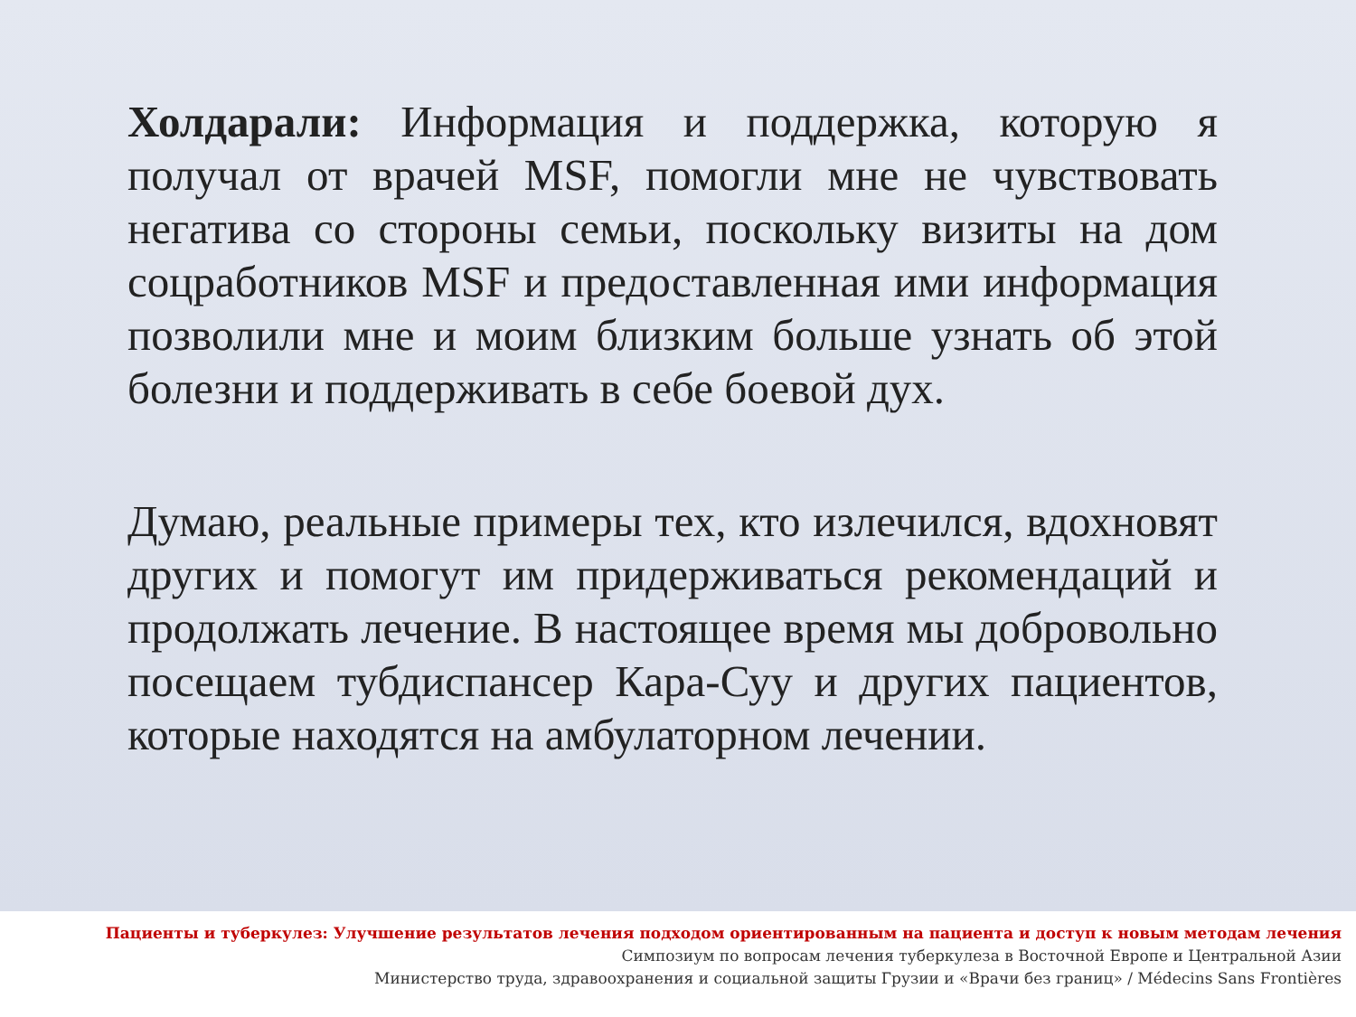Холдарали: Информация и поддержка, которую я получал от врачей MSF, помогли мне не чувствовать негатива со стороны семьи, поскольку визиты на дом соцработников MSF и предоставленная ими информация позволили мне и моим близким больше узнать об этой болезни и поддерживать в себе боевой дух.
Думаю, реальные примеры тех, кто излечился, вдохновят других и помогут им придерживаться рекомендаций и продолжать лечение. В настоящее время мы добровольно посещаем тубдиспансер Кара-Суу и других пациентов, которые находятся на амбулаторном лечении.
Пациенты и туберкулез: Улучшение результатов лечения подходом ориентированным на пациента и доступ к новым методам лечения
Симпозиум по вопросам лечения туберкулеза в Восточной Европе и Центральной Азии
Министерство труда, здравоохранения и социальной защиты Грузии и «Врачи без границ» / Médecins Sans Frontières